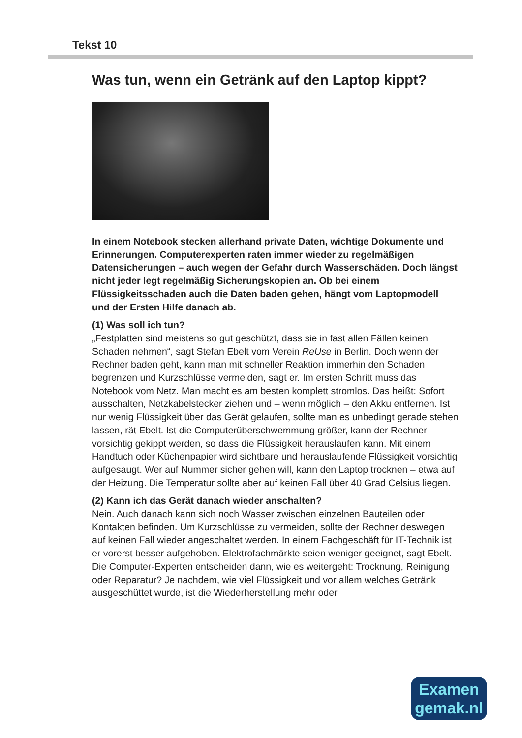Tekst 10
Was tun, wenn ein Getränk auf den Laptop kippt?
In einem Notebook stecken allerhand private Daten, wichtige Dokumente und Erinnerungen. Computerexperten raten immer wieder zu regelmäßigen Datensicherungen – auch wegen der Gefahr durch Wasserschäden. Doch längst nicht jeder legt regelmäßig Sicherungskopien an. Ob bei einem Flüssigkeitsschaden auch die Daten baden gehen, hängt vom Laptopmodell und der Ersten Hilfe danach ab.
(1) Was soll ich tun?
„Festplatten sind meistens so gut geschützt, dass sie in fast allen Fällen keinen Schaden nehmen“, sagt Stefan Ebelt vom Verein ReUse in Berlin. Doch wenn der Rechner baden geht, kann man mit schneller Reaktion immerhin den Schaden begrenzen und Kurzschlüsse vermeiden, sagt er. Im ersten Schritt muss das Notebook vom Netz. Man macht es am besten komplett stromlos. Das heißt: Sofort ausschalten, Netzkabelstecker ziehen und – wenn möglich – den Akku entfernen. Ist nur wenig Flüssigkeit über das Gerät gelaufen, sollte man es unbedingt gerade stehen lassen, rät Ebelt. Ist die Computerüberschwemmung größer, kann der Rechner vorsichtig gekippt werden, so dass die Flüssigkeit herauslaufen kann. Mit einem Handtuch oder Küchenpapier wird sichtbare und herauslaufende Flüssigkeit vorsichtig aufgesaugt. Wer auf Nummer sicher gehen will, kann den Laptop trocknen – etwa auf der Heizung. Die Temperatur sollte aber auf keinen Fall über 40 Grad Celsius liegen.
(2) Kann ich das Gerät danach wieder anschalten?
Nein. Auch danach kann sich noch Wasser zwischen einzelnen Bauteilen oder Kontakten befinden. Um Kurzschlüsse zu vermeiden, sollte der Rechner deswegen auf keinen Fall wieder angeschaltet werden. In einem Fachgeschäft für IT-Technik ist er vorerst besser aufgehoben. Elektrofachmärkte seien weniger geeignet, sagt Ebelt. Die Computer-Experten entscheiden dann, wie es weitergeht: Trocknung, Reinigung oder Reparatur? Je nachdem, wie viel Flüssigkeit und vor allem welches Getränk ausgeschüttet wurde, ist die Wiederherstellung mehr oder
Examen
gemak.nl